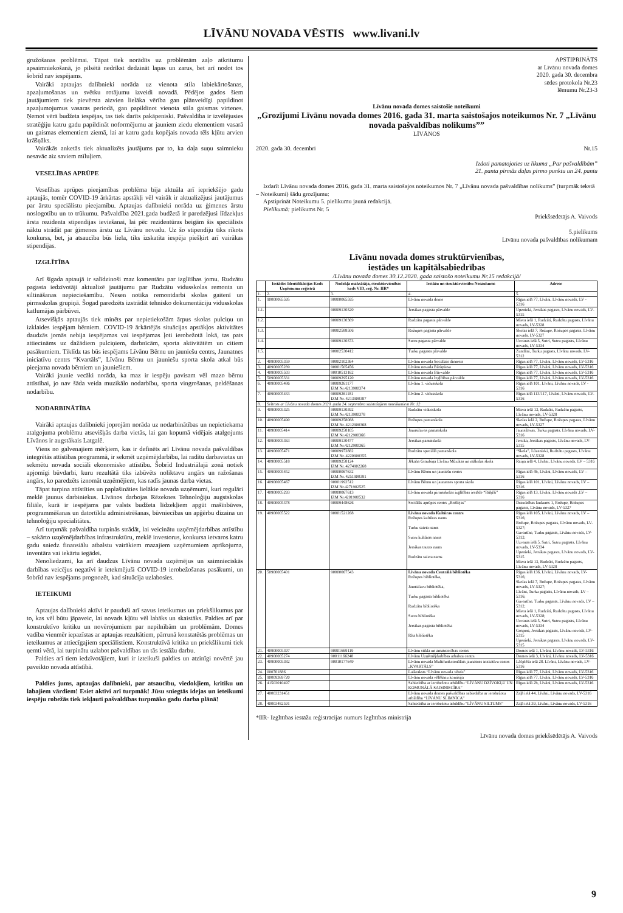LĪVĀNU NOVADA VĒSTIS www.livani.lv
gružošanas problēmai. Tāpat tiek norādīts uz problēmām zaļo atkritumu apsaimniekošanā, jo pilsētā nedrīkst dedzināt lapas un zarus, bet arī nodot tos šobrīd nav iespējams.
Vairāki aptaujas dalībnieki norāda uz vienota stila labiekārtošanas, apzaļumošanas un svētku rotājumu izveidi novadā. Pēdējos gados šiem jautājumiem tiek pievērsta aizvien lielāka vērība gan plānveidīgi papildinot apzaļumojumus vasaras periodā, gan papildinot vienota stila gaismas virtenes. Ņemot vērā budžeta iespējas, tas tiek darīts pakāpeniski. Pašvaldība ir izvēlējusies stratēģiju katru gadu papildināt noformējumu ar jauniem ziedu elementiem vasarā un gaismas elementiem ziemā, lai ar katru gadu kopējais novada tēls kļūtu arvien krāšņāks.
Vairākās anketās tiek aktualizēts jautājums par to, ka daļa suņu saimnieku nesavāc aiz saviem mīluļiem.
VESELĪBAS APRŪPE
Veselības aprūpes pieejamības problēma bija aktuāla arī iepriekšējo gadu aptaujās, tomēr COVID-19 ārkārtas apstākļi vēl vairāk ir aktualizējusi jautājumus par ārstu speciālistu pieejamību. Aptaujas dalībnieki norāda uz ģimenes ārstu noslogotību un to trūkumu. Pašvaldība 2021.gada budžetā ir paredzējusi līdzekļus ārsta rezidenta stipendijas ieviešanai, lai pēc rezidentūras beigām šis speciālists nāktu strādāt par ģimenes ārstu uz Līvānu novadu. Uz šo stipendiju tiks rīkots konkurss, bet, ja atsaucība būs liela, tiks izskatīta iespēja piešķirt arī vairākas stipendijas.
IZGLĪTĪBA
Arī šīgada aptaujā ir salīdzinoši maz komentāru par izglītības jomu. Rudzātu pagasta iedzīvotāji aktualizē jautājumu par Rudzātu vidusskolas remonta un siltināšanas nepieciešamību. Nesen notika remontdarbi skolas gaitenī un pirmsskolas grupiņā. Šogad paredzēts izstrādāt tehnisko dokumentāciju vidusskolas katlumājas pārbūvei.
Atsevišķās aptaujās tiek minēts par nepietiekošām ārpus skolas pulciņu un izklaides iespējam bērniem. COVID-19 ārkārtējās situācijas apstākļos aktivitātes daudzās jomās nebija iespējamas vai iespējamas ļoti ierobežotā lokā, tas pats attiecināms uz dažādiem pulciņiem, darbnīcām, sporta aktivitātēm un citiem pasākumiem. Tiklīdz tas būs iespējams Līvānu Bērnu un jauniešu centrs, Jaunatnes iniciatīvu centrs “Kvartāls”, Līvānu Bērnu un jauniešu sporta skola atkal būs pieejama novada bērniem un jauniešiem.
Vairāki jaunie vecāki norāda, ka maz ir iespēju pavisam vēl mazo bērnu attīstībai, jo nav šāda veida muzikālo nodarbību, sporta vingrošanas, peldēšanas nodarbību.
NODARBINĀTĪBA
Vairāki aptaujas dalībnieki joprojām norāda uz nodarbinātības un nepietiekama atalgojuma problēmu atsevišķās darba vietās, lai gan kopumā vidējais atalgojums Līvānos ir augstākais Latgalē.
Viens no galvenajiem mērķiem, kas ir definēts arī Līvānu novada pašvaldības integrētās attīstības programmā, ir sekmēt uzņēmējdarbību, lai radītu darbavietas un sekmētu novada sociāli ekonomisko attīstību. Šobrīd Industriālajā zonā notiek apjomīgi būvdarbi, kuru rezultātā tiks izbūvēts noliktavu angārs un ražošanas angārs, ko paredzēts iznomāt uzņēmējiem, kas radīs jaunas darba vietas.
Tāpat turpina attīstīties un paplašināties lielākie novada uzņēmumi, kuri regulāri meklē jaunus darbiniekus. Līvānos darbojas Rēzeknes Tehnoloģiju augstskolas filiāle, kurā ir iespējams par valsts budžeta līdzekļiem apgūt mašīnbūves, programmēšanas un datortīklu administrēšanas, būvniecības un apģērbu dizaina un tehnoloģiju specialitātes.
Arī turpmāk pašvaldība turpinās strādāt, lai veicinātu uzņēmējdarbības attīstību – sakārto uzņēmējdarbības infrastruktūru, meklē investorus, konkursa ietvaros katru gadu sniedz finansiālu atbalstu vairākiem mazajiem uzņēmumiem aprīkojuma, inventāra vai iekārtu iegādei.
Nenoliedzami, ka arī daudzus Līvānu novada uzņēmējus un saimnieciskās darbības veicējus negatīvi ir ietekmējuši COVID-19 ierobežošanas pasākumi, un šobrīd nav iespējams prognozēt, kad situācija uzlabosies.
IETEIKUMI
Aptaujas dalībnieki aktīvi ir pauduši arī savus ieteikumus un priekšlikumus par to, kas vēl būtu jāpaveic, lai novads kļūtu vēl labāks un skaistāks. Paldies arī par konstruktīvo kritiku un novērojumiem par nepilnībām un problēmām. Domes vadība vienmēr iepazīstas ar aptaujas rezultātiem, pārrunā konstatētās problēmas un ieteikumus ar attiecīgajiem speciālistiem. Konstruktīvā kritika un priekšlikumi tiek ņemti vērā, lai turpinātu uzlabot pašvaldības un tās iestāžu darbu.
Paldies arī tiem iedzīvotājiem, kuri ir izteikuši paldies un atzinīgi novērtē jau paveikto novada attīstībā.
Paldies jums, aptaujas dalībnieki, par atsaucību, viedokļiem, kritiku un labajiem vārdiem! Esiet aktīvi arī turpmāk! Jūsu sniegtās idejas un ieteikumi iespēju robežās tiek iekļauti pašvaldības turpmāko gadu darba plānā!
APSTIPRINĀTS
ar Līvānu novada domes
2020. gada 30. decembra
sēdes protokola Nr.23
lēmumu Nr.23-3
Līvānu novada domes saistošie noteikumi
„Grozījumi Līvānu novada domes 2016. gada 31. marta saistošajos noteikumos Nr. 7 „Līvānu novada pašvaldības nolikums””
LĪVĀNOS
2020. gada 30. decembrī Nr.15
Izdoti pamatojoties uz likuma „Par pašvaldībām”
21. panta pirmās daļas pirmo punktu un 24. pantu
Izdarīt Līvānu novada domes 2016. gada 31. marta saistošajos noteikumos Nr. 7 „Līvānu novada pašvaldības nolikums” (turpmāk tekstā – Noteikumi) šādu grozījumu:
Apstiprināt Noteikumu 5. pielikumu jaunā redakcijā.
Pielikumā: pielikums Nr. 5
Priekšsēdētājs A. Vaivods
5.pielikums
Līvānu novada pašvaldības nolikumam
Līvānu novada domes struktūrvienības,
iestādes un kapitālsabiedrības
/Līvānu novada domes 30.12.2020. gada saistošo noteikumu Nr.15 redakcijā/
| | Iestādes Identifikācijas Kods Uzņēmumu reģistrā | Nodokļa maksātāja, struktūrvienības kods VID, reģ. Nr. IIR* | Iestāžu un struktūrvienību Nosaukums | Adrese |
| --- | --- | --- | --- | --- |
| 1. | 2. | 3. | 4. | 5. |
| 1. | 90000065595 | 90000065595 | Līvānu novada dome | Rīgas ielā 77, Līvāni, Līvānu novads, LV - 5316 |
| 1.1. | | 90009130320 | Jersikas pagasta pārvalde | Upenieki, Jersikas pagasts, Līvānu novads, LV-5315 |
| 1.2. | | 90009130369 | Rudzātu pagasta pārvalde | Miera ielā 1, Rudzāti, Rudzātu pagasts, Līvānu novads, LV-5328 |
| 1.3. | | 90002588506 | Rožupes pagasta pārvalde | Skolas ielā 7, Rožupe, Rožupes pagasts, Līvānu novads, LV-5327 |
| 1.4. | | 90009130373 | Sutru pagasta pārvalde | Uzvaras ielā 5, Sutri, Sutru pagasts, Līvānu novads, LV-5334 |
| 1.5. | | 90002530412 | Turku pagasta pārvalde | Zundāni, Turku pagasts, Līvānu novads, LV-5312 |
| 2. | 40900005359 | 90002102364 | Līvānu novada Sociālais dienests | Rīgas ielā 77, Līvāni, Līvānu novads, LV-5316 |
| 3. | 40900005289 | 90001505456 | Līvānu novada Bāriņtiesa | Rīgas ielā 77, Līvāni, Līvānu novads, LV-5316 |
| 4. | 40900005503 | 90010513162 | Līvānu novada Būvvalde | Rīgas ielā 77, Līvāni, Līvānu novads, LV-5316 |
| 5. | 50900005331 | 90009295120 | Līvānu novada Izglītības pārvalde | Rīgas ielā 77, Līvāni, Līvānu novads, LV-5316 |
| 6. | 40900005486 | 90009261177 IZM Nr.4213900374 | Līvānu 1. vidusskola | Rīgas ielā 101, Līvāni, Līvānu novads, LV - 5316 |
| 7. | 40900005433 | 90009261181 IZM Nr. 4213900387 | Līvānu 2. vidusskola | Rīgas ielā 113/117, Līvāni, Līvānu novads, LV-5316 |
| 8. | Svītrots ar Līvānu novada domes 2020. gada 24. septembra saistošajiem noteikumiem Nr. 12 | | | |
| 9. | 40900005325 | 90009130392 IZM Nr.4213900378 | Rudzātu vidusskola | Miera ielā 13, Rudzāti, Rudzātu pagasts, Līvānu novads, LV-5328 |
| 10. | 40900005490 | 90009258088 IZM Nr. 4212900368 | Rožupes pamatskola | Skolas ielā 2, Rožupe, Rožupes pagasts, Līvānu novads, LV-5327 |
| 11. | 40900005414 | 90009258105 IZM Nr.4212900366 | Jaunsilavas pamatskola | Jaunsilavas, Turku pagasts, Līvānu novads, LV-5316 |
| 12. | 40900005363 | 90009130477 IZM Nr.4212900365 | Jersikas pamatskola | Jersika, Jersikas pagasts, Līvānu novads, LV-5315 |
| 13. | 40900005471 | 90009973882 IZM Nr. 4220900355 | Rudzātu speciālā pamatskola | “Skola”, Lūzenieki, Rudzātu pagasts, Līvānu novads, LV-5328 |
| 14. | 40900005518 | 90009258124 IZM Nr. 4274902268 | Jēkaba Graubiņa Līvānu Mūzikas un mākslas skola | Raiņa ielā 4, Līvāni, Līvānu novads, LV – 5316 |
| 15. | 40900005452 | 90000067632 IZM Nr. 4251900391 | Līvānu Bērnu un jauniešu centrs | Rīgas ielā 4b, Līvāni, Līvānu novads, LV – 5316 |
| 16. | 40900005467 | 90001992512 IZM Nr.4271902525 | Līvānu Bērnu un jaunatnes sporta skola | Rīgas ielā 101, Līvāni, Līvānu novads, LV – 5316 |
| 17. | 40900005293 | 90000067613 IZM Nr.4201900532 | Līvānu novada pirmsskolas izglītības iestāde “Rūķīši” | Rīgas ielā 13, Līvāni, Līvānu novads ,LV – 5316 |
| 18. | 40900005378 | 90009448626 | Sociālās aprūpes centrs „Rožlejas” | Draudzības laukums 1, Rožupe, Rožupes pagasts, Līvānu novads, LV-5327 |
| 19. | 40900005522 | 90001521268 | Līvānu novada Kultūras centrs Rožupes kultūras nams Turku saieta nams Sutru kultūras nams Jersikas tautas nams Rudzātu saieta nams | Rīgas ielā 105, Līvāni, Līvānu novads, LV – 5316; Rožupe, Rožupes pagasts, Līvānu novads, LV-5327; Gavartīne, Turku pagasts, Līvānu novads, LV-5312; Uzvaras ielā 5, Sutri, Sutru pagasts, Līvānu novads, LV-5334 Upenieki, Jersikas pagasts, Līvānu novads, LV-5315 Miera ielā 13, Rudzāti, Rudzātu pagasts, Līvānu novads, LV-5328 |
| 20. | 50900005401 | 90000067543 | Līvānu novada Centrālā bibliotēka Rožupes bibliotēka, Jaunsilavu bibliotēka, Turku pagasta bibliotēka Rudzātu bibliotēka Sutru bibliotēka Jersikas pagasta bibliotēka Rīta bibliotēka | Rīgas ielā 136, Līvāni, Līvānu novads, LV-5316; Skolas ielā 7, Rožupe, Rožupes pagasts, Līvānu novads, LV-5327; Līvāni, Turku pagasts, Līvānu novads, LV –5316; Gavartīne, Turku pagasts, Līvānu novads, LV – 5312; Miera ielā 1, Rudzāti, Rudzātu pagasts, Līvānu novads, LV-5328; Uzvaras ielā 5, Sutri, Sutru pagasts, Līvānu novads, LV-5334 Gospori, Jersikas pagasts, Līvānu novads, LV-5315 Upenieki, Jersikas pagasts, Līvānu novads, LV-5315 |
| 21. | 40900005397 | 90001669119 | Līvānu stikla un amatniecības centrs | Domes ielā 1, Līvāni, Līvānu novads, LV-5316 |
| 22. | 40900005274 | 90011166248 | Līvānu Uzņēmējdarbības atbalsta centrs | Domes ielā 3, Līvāni, Līvānu novads, LV-5316 |
| 23. | 40900005382 | 90010177649 | Līvānu novada Multifunkcionālais jaunatnes iniciatīvu centrs „KVARTĀLS” | Lāčplēša ielā 28. Līvāni, Līvānu novads, LV-5316 |
| 24. | 000701886 | | Laikraksts “Līvānu novada vēstis” | Rīgas ielā 77, Līvāni, Līvānu novads, LV-5316 |
| 25. | 90009369720 | | Līvānu novada vēlēšanu komisija | Rīgas ielā 77, Līvāni, Līvānu novads, LV-5316 |
| 26. | 41503010497 | | Sabiedrība ar ierobežotu atbildību “LĪVĀNU DZĪVOKĻU UN KOMUNĀLĀ SAIMNIECĪBA” | Rīgas ielā 2b, Līvāni, Līvānu novads, LV-5316 |
| 27. | 40003231451 | | Līvānu novada domes pašvaldības sabiedrība ar ierobežotu atbildību “LĪVĀNU SLIMNĪCA” | Zaļā ielā 44, Līvāni, Līvānu novads, LV-5316 |
| 28. | 40003482591 | | Sabiedrība ar ierobežotu atbildību “LĪVĀNU SILTUMS” | Zaļā ielā 39, Līvāni, Līvānu novads, LV-5316 |
*IIR- Izglītības iestāžu reģistrācijas numurs Izglītības ministrijā
Līvānu novada domes priekšsēdētājs A. Vaivods
9